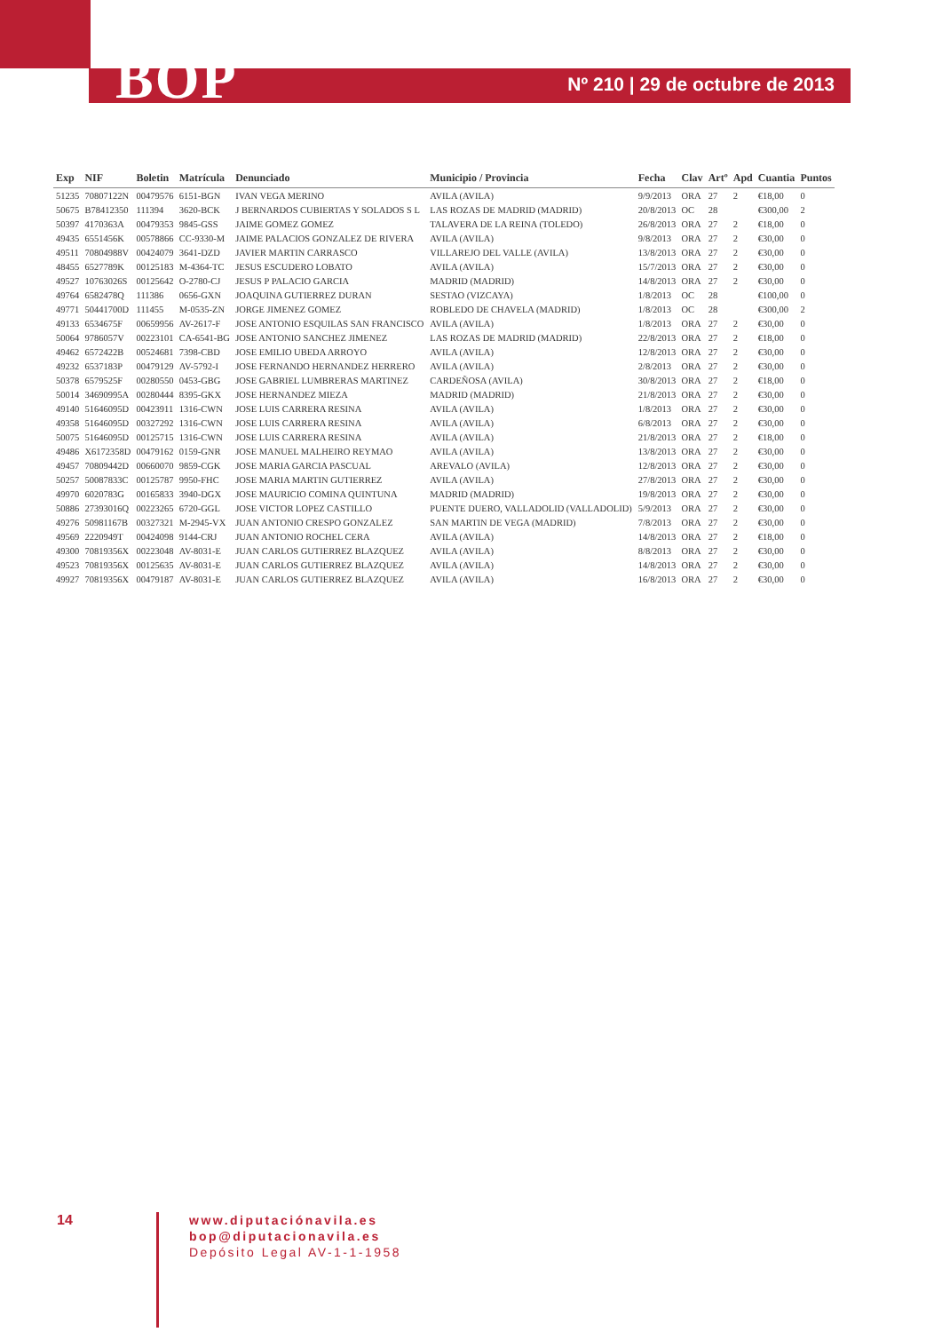BOP
Nº 210 | 29 de octubre de 2013
| Exp | NIF | Boletin | Matrícula | Denunciado | Municipio / Provincia | Fecha | Clav | Artº | Apd | Cuantia | Puntos |
| --- | --- | --- | --- | --- | --- | --- | --- | --- | --- | --- | --- |
| 51235 | 70807122N | 00479576 | 6151-BGN | IVAN VEGA MERINO | AVILA (AVILA) | 9/9/2013 | ORA | 27 | 2 | €18,00 | 0 |
| 50675 | B78412350 | 111394 | 3620-BCK | J BERNARDOS CUBIERTAS Y SOLADOS S L | LAS ROZAS DE MADRID (MADRID) | 20/8/2013 | OC | 28 | | €300,00 | 2 |
| 50397 | 4170363A | 00479353 | 9845-GSS | JAIME GOMEZ GOMEZ | TALAVERA DE LA REINA (TOLEDO) | 26/8/2013 | ORA | 27 | 2 | €18,00 | 0 |
| 49435 | 6551456K | 00578866 | CC-9330-M | JAIME PALACIOS GONZALEZ DE RIVERA | AVILA (AVILA) | 9/8/2013 | ORA | 27 | 2 | €30,00 | 0 |
| 49511 | 70804988V | 00424079 | 3641-DZD | JAVIER MARTIN CARRASCO | VILLAREJO DEL VALLE (AVILA) | 13/8/2013 | ORA | 27 | 2 | €30,00 | 0 |
| 48455 | 6527789K | 00125183 | M-4364-TC | JESUS ESCUDERO LOBATO | AVILA (AVILA) | 15/7/2013 | ORA | 27 | 2 | €30,00 | 0 |
| 49527 | 10763026S | 00125642 | O-2780-CJ | JESUS P PALACIO GARCIA | MADRID (MADRID) | 14/8/2013 | ORA | 27 | 2 | €30,00 | 0 |
| 49764 | 6582478Q | 111386 | 0656-GXN | JOAQUINA GUTIERREZ DURAN | SESTAO (VIZCAYA) | 1/8/2013 | OC | 28 | | €100,00 | 0 |
| 49771 | 50441700D | 111455 | M-0535-ZN | JORGE JIMENEZ GOMEZ | ROBLEDO DE CHAVELA (MADRID) | 1/8/2013 | OC | 28 | | €300,00 | 2 |
| 49133 | 6534675F | 00659956 | AV-2617-F | JOSE ANTONIO ESQUILAS SAN FRANCISCO | AVILA (AVILA) | 1/8/2013 | ORA | 27 | 2 | €30,00 | 0 |
| 50064 | 9786057V | 00223101 | CA-6541-BG | JOSE ANTONIO SANCHEZ JIMENEZ | LAS ROZAS DE MADRID (MADRID) | 22/8/2013 | ORA | 27 | 2 | €18,00 | 0 |
| 49462 | 6572422B | 00524681 | 7398-CBD | JOSE EMILIO UBEDA ARROYO | AVILA (AVILA) | 12/8/2013 | ORA | 27 | 2 | €30,00 | 0 |
| 49232 | 6537183P | 00479129 | AV-5792-I | JOSE FERNANDO HERNANDEZ HERRERO | AVILA (AVILA) | 2/8/2013 | ORA | 27 | 2 | €30,00 | 0 |
| 50378 | 6579525F | 00280550 | 0453-GBG | JOSE GABRIEL LUMBRERAS MARTINEZ | CARDEÑOSA (AVILA) | 30/8/2013 | ORA | 27 | 2 | €18,00 | 0 |
| 50014 | 34690995A | 00280444 | 8395-GKX | JOSE HERNANDEZ MIEZA | MADRID (MADRID) | 21/8/2013 | ORA | 27 | 2 | €30,00 | 0 |
| 49140 | 51646095D | 00423911 | 1316-CWN | JOSE LUIS CARRERA RESINA | AVILA (AVILA) | 1/8/2013 | ORA | 27 | 2 | €30,00 | 0 |
| 49358 | 51646095D | 00327292 | 1316-CWN | JOSE LUIS CARRERA RESINA | AVILA (AVILA) | 6/8/2013 | ORA | 27 | 2 | €30,00 | 0 |
| 50075 | 51646095D | 00125715 | 1316-CWN | JOSE LUIS CARRERA RESINA | AVILA (AVILA) | 21/8/2013 | ORA | 27 | 2 | €18,00 | 0 |
| 49486 | X6172358D | 00479162 | 0159-GNR | JOSE MANUEL MALHEIRO REYMAO | AVILA (AVILA) | 13/8/2013 | ORA | 27 | 2 | €30,00 | 0 |
| 49457 | 70809442D | 00660070 | 9859-CGK | JOSE MARIA GARCIA PASCUAL | AREVALO (AVILA) | 12/8/2013 | ORA | 27 | 2 | €30,00 | 0 |
| 50257 | 50087833C | 00125787 | 9950-FHC | JOSE MARIA MARTIN GUTIERREZ | AVILA (AVILA) | 27/8/2013 | ORA | 27 | 2 | €30,00 | 0 |
| 49970 | 6020783G | 00165833 | 3940-DGX | JOSE MAURICIO COMINA QUINTUNA | MADRID (MADRID) | 19/8/2013 | ORA | 27 | 2 | €30,00 | 0 |
| 50886 | 27393016Q | 00223265 | 6720-GGL | JOSE VICTOR LOPEZ CASTILLO | PUENTE DUERO, VALLADOLID (VALLADOLID) | 5/9/2013 | ORA | 27 | 2 | €30,00 | 0 |
| 49276 | 50981167B | 00327321 | M-2945-VX | JUAN ANTONIO CRESPO GONZALEZ | SAN MARTIN DE VEGA (MADRID) | 7/8/2013 | ORA | 27 | 2 | €30,00 | 0 |
| 49569 | 2220949T | 00424098 | 9144-CRJ | JUAN ANTONIO ROCHEL CERA | AVILA (AVILA) | 14/8/2013 | ORA | 27 | 2 | €18,00 | 0 |
| 49300 | 70819356X | 00223048 | AV-8031-E | JUAN CARLOS GUTIERREZ BLAZQUEZ | AVILA (AVILA) | 8/8/2013 | ORA | 27 | 2 | €30,00 | 0 |
| 49523 | 70819356X | 00125635 | AV-8031-E | JUAN CARLOS GUTIERREZ BLAZQUEZ | AVILA (AVILA) | 14/8/2013 | ORA | 27 | 2 | €30,00 | 0 |
| 49927 | 70819356X | 00479187 | AV-8031-E | JUAN CARLOS GUTIERREZ BLAZQUEZ | AVILA (AVILA) | 16/8/2013 | ORA | 27 | 2 | €30,00 | 0 |
14
www.diputaciónavila.es
bop@diputacionavila.es
Depósito Legal AV-1-1-1958